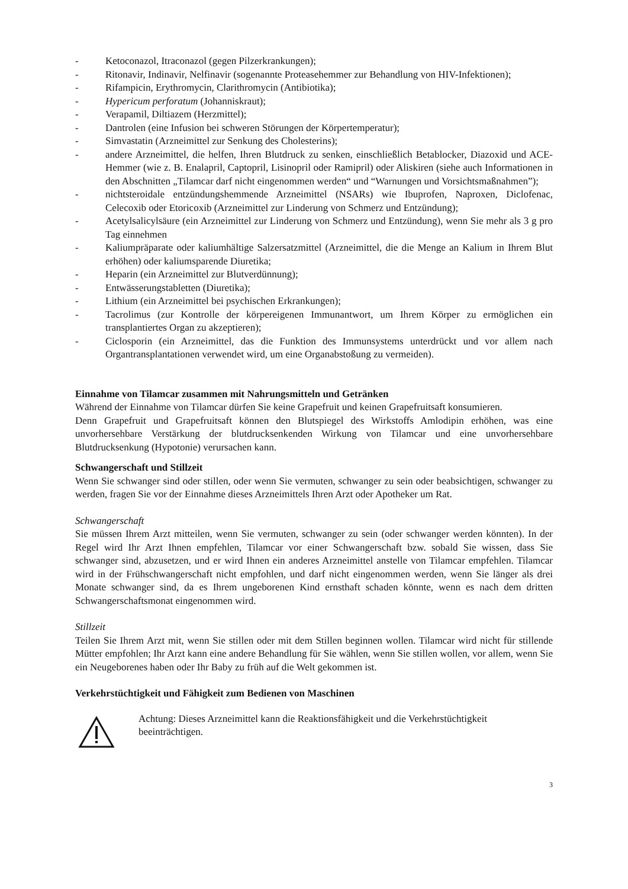- Ketoconazol, Itraconazol (gegen Pilzerkrankungen);
- Ritonavir, Indinavir, Nelfinavir (sogenannte Proteasehemmer zur Behandlung von HIV-Infektionen);
- Rifampicin, Erythromycin, Clarithromycin (Antibiotika);
- Hypericum perforatum (Johanniskraut);
- Verapamil, Diltiazem (Herzmittel);
- Dantrolen (eine Infusion bei schweren Störungen der Körpertemperatur);
- Simvastatin (Arzneimittel zur Senkung des Cholesterins);
- andere Arzneimittel, die helfen, Ihren Blutdruck zu senken, einschließlich Betablocker, Diazoxid und ACE-Hemmer (wie z. B. Enalapril, Captopril, Lisinopril oder Ramipril) oder Aliskiren (siehe auch Informationen in den Abschnitten „Tilamcar darf nicht eingenommen werden“ und “Warnungen und Vorsichtsmaßnahmen”);
- nichtsteroidale entzündungshemmende Arzneimittel (NSARs) wie Ibuprofen, Naproxen, Diclofenac, Celecoxib oder Etoricoxib (Arzneimittel zur Linderung von Schmerz und Entzündung);
- Acetylsalicylsäure (ein Arzneimittel zur Linderung von Schmerz und Entzündung), wenn Sie mehr als 3 g pro Tag einnehmen
- Kaliumpräparate oder kaliumhältige Salzersatzmittel (Arzneimittel, die die Menge an Kalium in Ihrem Blut erhöhen) oder kaliumsparende Diuretika;
- Heparin (ein Arzneimittel zur Blutverdünnung);
- Entwässerungstabletten (Diuretika);
- Lithium (ein Arzneimittel bei psychischen Erkrankungen);
- Tacrolimus (zur Kontrolle der körpereigenen Immunantwort, um Ihrem Körper zu ermöglichen ein transplantiertes Organ zu akzeptieren);
- Ciclosporin (ein Arzneimittel, das die Funktion des Immunsystems unterdrückt und vor allem nach Organtransplantationen verwendet wird, um eine Organabstoßung zu vermeiden).
Einnahme von Tilamcar zusammen mit Nahrungsmitteln und Getränken
Während der Einnahme von Tilamcar dürfen Sie keine Grapefruit und keinen Grapefruitsaft konsumieren.
Denn Grapefruit und Grapefruitsaft können den Blutspiegel des Wirkstoffs Amlodipin erhöhen, was eine unvorhersehbare Verstärkung der blutdrucksenkenden Wirkung von Tilamcar und eine unvorhersehbare Blutdrucksenkung (Hypotonie) verursachen kann.
Schwangerschaft und Stillzeit
Wenn Sie schwanger sind oder stillen, oder wenn Sie vermuten, schwanger zu sein oder beabsichtigen, schwanger zu werden, fragen Sie vor der Einnahme dieses Arzneimittels Ihren Arzt oder Apotheker um Rat.
Schwangerschaft
Sie müssen Ihrem Arzt mitteilen, wenn Sie vermuten, schwanger zu sein (oder schwanger werden könnten). In der Regel wird Ihr Arzt Ihnen empfehlen, Tilamcar vor einer Schwangerschaft bzw. sobald Sie wissen, dass Sie schwanger sind, abzusetzen, und er wird Ihnen ein anderes Arzneimittel anstelle von Tilamcar empfehlen. Tilamcar wird in der Frühschwangerschaft nicht empfohlen, und darf nicht eingenommen werden, wenn Sie länger als drei Monate schwanger sind, da es Ihrem ungeborenen Kind ernsthaft schaden könnte, wenn es nach dem dritten Schwangerschaftsmonat eingenommen wird.
Stillzeit
Teilen Sie Ihrem Arzt mit, wenn Sie stillen oder mit dem Stillen beginnen wollen. Tilamcar wird nicht für stillende Mütter empfohlen; Ihr Arzt kann eine andere Behandlung für Sie wählen, wenn Sie stillen wollen, vor allem, wenn Sie ein Neugeborenes haben oder Ihr Baby zu früh auf die Welt gekommen ist.
Verkehrstüchtigkeit und Fähigkeit zum Bedienen von Maschinen
Achtung: Dieses Arzneimittel kann die Reaktionsfähigkeit und die Verkehrstüchtigkeit beeinträchtigen.
3